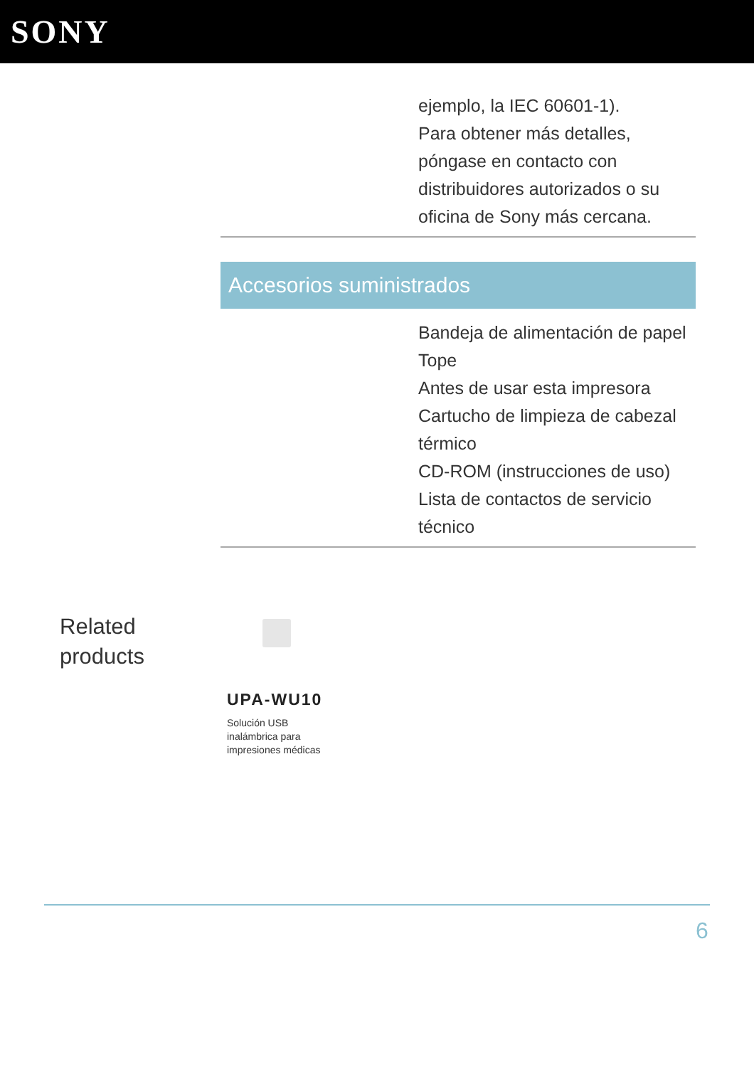SONY
ejemplo, la IEC 60601-1).
Para obtener más detalles, póngase en contacto con distribuidores autorizados o su oficina de Sony más cercana.
Accesorios suministrados
Bandeja de alimentación de papel
Tope
Antes de usar esta impresora
Cartucho de limpieza de cabezal térmico
CD-ROM (instrucciones de uso)
Lista de contactos de servicio técnico
Related
products
UPA-WU10
Solución USB inalámbrica para impresiones médicas
6